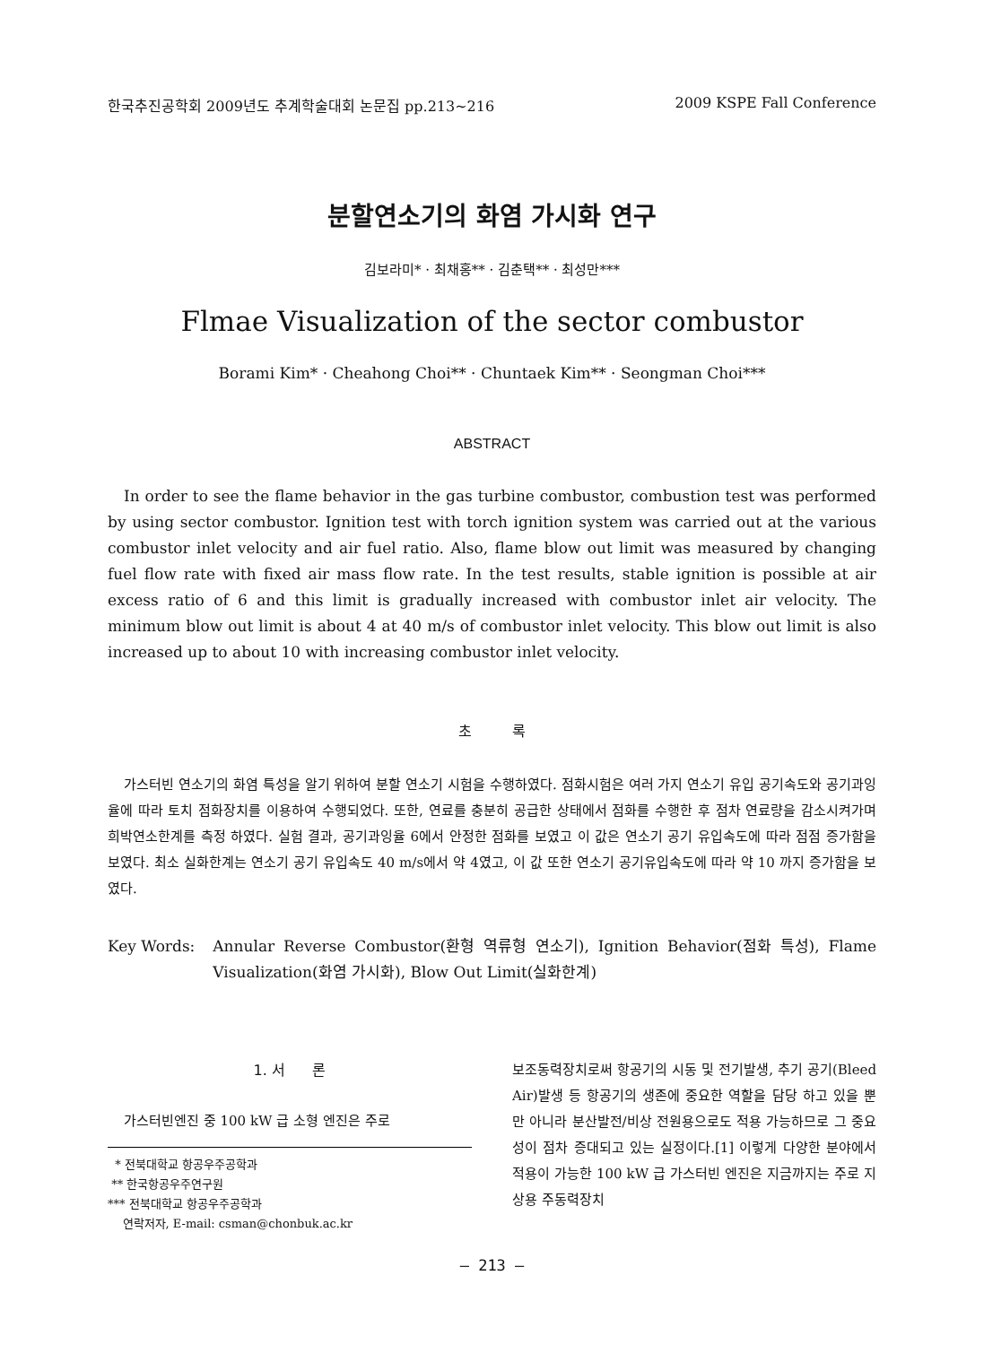한국추진공학회 2009년도 추계학술대회 논문집 pp.213~216 2009 KSPE Fall Conference
분할연소기의 화염 가시화 연구
김보라미* · 최채홍** · 김춘택** · 최성만***
Flmae Visualization of the sector combustor
Borami Kim* · Cheahong Choi** · Chuntaek Kim** · Seongman Choi***
ABSTRACT
In order to see the flame behavior in the gas turbine combustor, combustion test was performed by using sector combustor. Ignition test with torch ignition system was carried out at the various combustor inlet velocity and air fuel ratio. Also, flame blow out limit was measured by changing fuel flow rate with fixed air mass flow rate. In the test results, stable ignition is possible at air excess ratio of 6 and this limit is gradually increased with combustor inlet air velocity. The minimum blow out limit is about 4 at 40 m/s of combustor inlet velocity. This blow out limit is also increased up to about 10 with increasing combustor inlet velocity.
초 록
가스터빈 연소기의 화염 특성을 알기 위하여 분할 연소기 시험을 수행하였다. 점화시험은 여러 가지 연소기 유입 공기속도와 공기과잉율에 따라 토치 점화장치를 이용하여 수행되었다. 또한, 연료를 충분히 공급한 상태에서 점화를 수행한 후 점차 연료량을 감소시켜가며 희박연소한계를 측정 하였다. 실험 결과, 공기과잉율 6에서 안정한 점화를 보였고 이 값은 연소기 공기 유입속도에 따라 점점 증가함을 보였다. 최소 실화한계는 연소기 공기 유입속도 40 m/s에서 약 4였고, 이 값 또한 연소기 공기유입속도에 따라 약 10 까지 증가함을 보였다.
Key Words: Annular Reverse Combustor(환형 역류형 연소기), Ignition Behavior(점화 특성), Flame Visualization(화염 가시화), Blow Out Limit(실화한계)
1. 서 론
가스터빈엔진 중 100 kW 급 소형 엔진은 주로
* 전북대학교 항공우주공학과
** 한국항공우주연구원
*** 전북대학교 항공우주공학과
연락저자, E-mail: csman@chonbuk.ac.kr
보조동력장치로써 항공기의 시동 및 전기발생, 추기 공기(Bleed Air)발생 등 항공기의 생존에 중요한 역할을 담당 하고 있을 뿐만 아니라 분산발전/비상 전원용으로도 적용 가능하므로 그 중요성이 점차 증대되고 있는 실정이다.[1] 이렇게 다양한 분야에서 적용이 가능한 100 kW 급 가스터빈 엔진은 지금까지는 주로 지상용 주동력장치
– 213 –